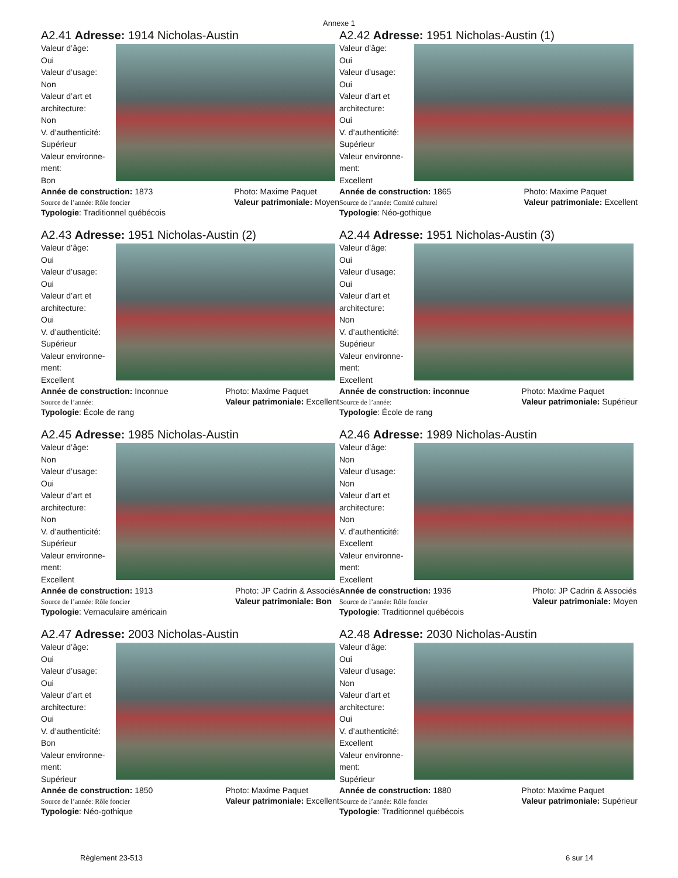Annexe 1
A2.41 Adresse: 1914 Nicholas-Austin
Valeur d’âge:
Oui
Valeur d’usage:
Non
Valeur d’art et
architecture:
Non
V. d’authenticité:
Supérieur
Valeur environne-
ment:
Bon
Année de construction: 1873
Source de l’année: Rôle foncier Photo: Maxime Paquet
Valeur patrimoniale: Moyen
Typologie: Traditionnel québécois
A2.42 Adresse: 1951 Nicholas-Austin (1)
Valeur d’âge:
Oui
Valeur d’usage:
Oui
Valeur d’art et
architecture:
Oui
V. d’authenticité:
Supérieur
Valeur environne-
ment:
Excellent
Année de construction: 1865
Source de l’année: Comité culturel Photo: Maxime Paquet
Valeur patrimoniale: Excellent
Typologie: Néo-gothique
A2.43 Adresse: 1951 Nicholas-Austin (2)
Valeur d’âge:
Oui
Valeur d’usage:
Oui
Valeur d’art et
architecture:
Oui
V. d’authenticité:
Supérieur
Valeur environne-
ment:
Excellent
Année de construction: Inconnue
Source de l’année: Photo: Maxime Paquet
Valeur patrimoniale: Excellent
Typologie: École de rang
A2.44 Adresse: 1951 Nicholas-Austin (3)
Valeur d’âge:
Oui
Valeur d’usage:
Oui
Valeur d’art et
architecture:
Non
V. d’authenticité:
Supérieur
Valeur environne-
ment:
Excellent
Année de construction: inconnue
Source de l’année: Photo: Maxime Paquet
Valeur patrimoniale: Supérieur
Typologie: École de rang
A2.45 Adresse: 1985 Nicholas-Austin
Valeur d’âge:
Non
Valeur d’usage:
Oui
Valeur d’art et
architecture:
Non
V. d’authenticité:
Supérieur
Valeur environne-
ment:
Excellent
Année de construction: 1913
Source de l’année: Rôle foncier Photo: JP Cadrin & Associés
Valeur patrimoniale: Bon
Typologie: Vernaculaire américain
A2.46 Adresse: 1989 Nicholas-Austin
Valeur d’âge:
Non
Valeur d’usage:
Non
Valeur d’art et
architecture:
Non
V. d’authenticité:
Excellent
Valeur environne-
ment:
Excellent
Année de construction: 1936
Source de l’année: Rôle foncier Photo: JP Cadrin & Associés
Valeur patrimoniale: Moyen
Typologie: Traditionnel québécois
A2.47 Adresse: 2003 Nicholas-Austin
Valeur d’âge:
Oui
Valeur d’usage:
Oui
Valeur d’art et
architecture:
Oui
V. d’authenticité:
Bon
Valeur environne-
ment:
Supérieur
Année de construction: 1850
Source de l’année: Rôle foncier Photo: Maxime Paquet
Valeur patrimoniale: Excellent
Typologie: Néo-gothique
A2.48 Adresse: 2030 Nicholas-Austin
Valeur d’âge:
Oui
Valeur d’usage:
Non
Valeur d’art et
architecture:
Oui
V. d’authenticité:
Excellent
Valeur environne-
ment:
Supérieur
Année de construction: 1880
Source de l’année: Rôle foncier Photo: Maxime Paquet
Valeur patrimoniale: Supérieur
Typologie: Traditionnel québécois
Règlement 23-513 6 sur 14